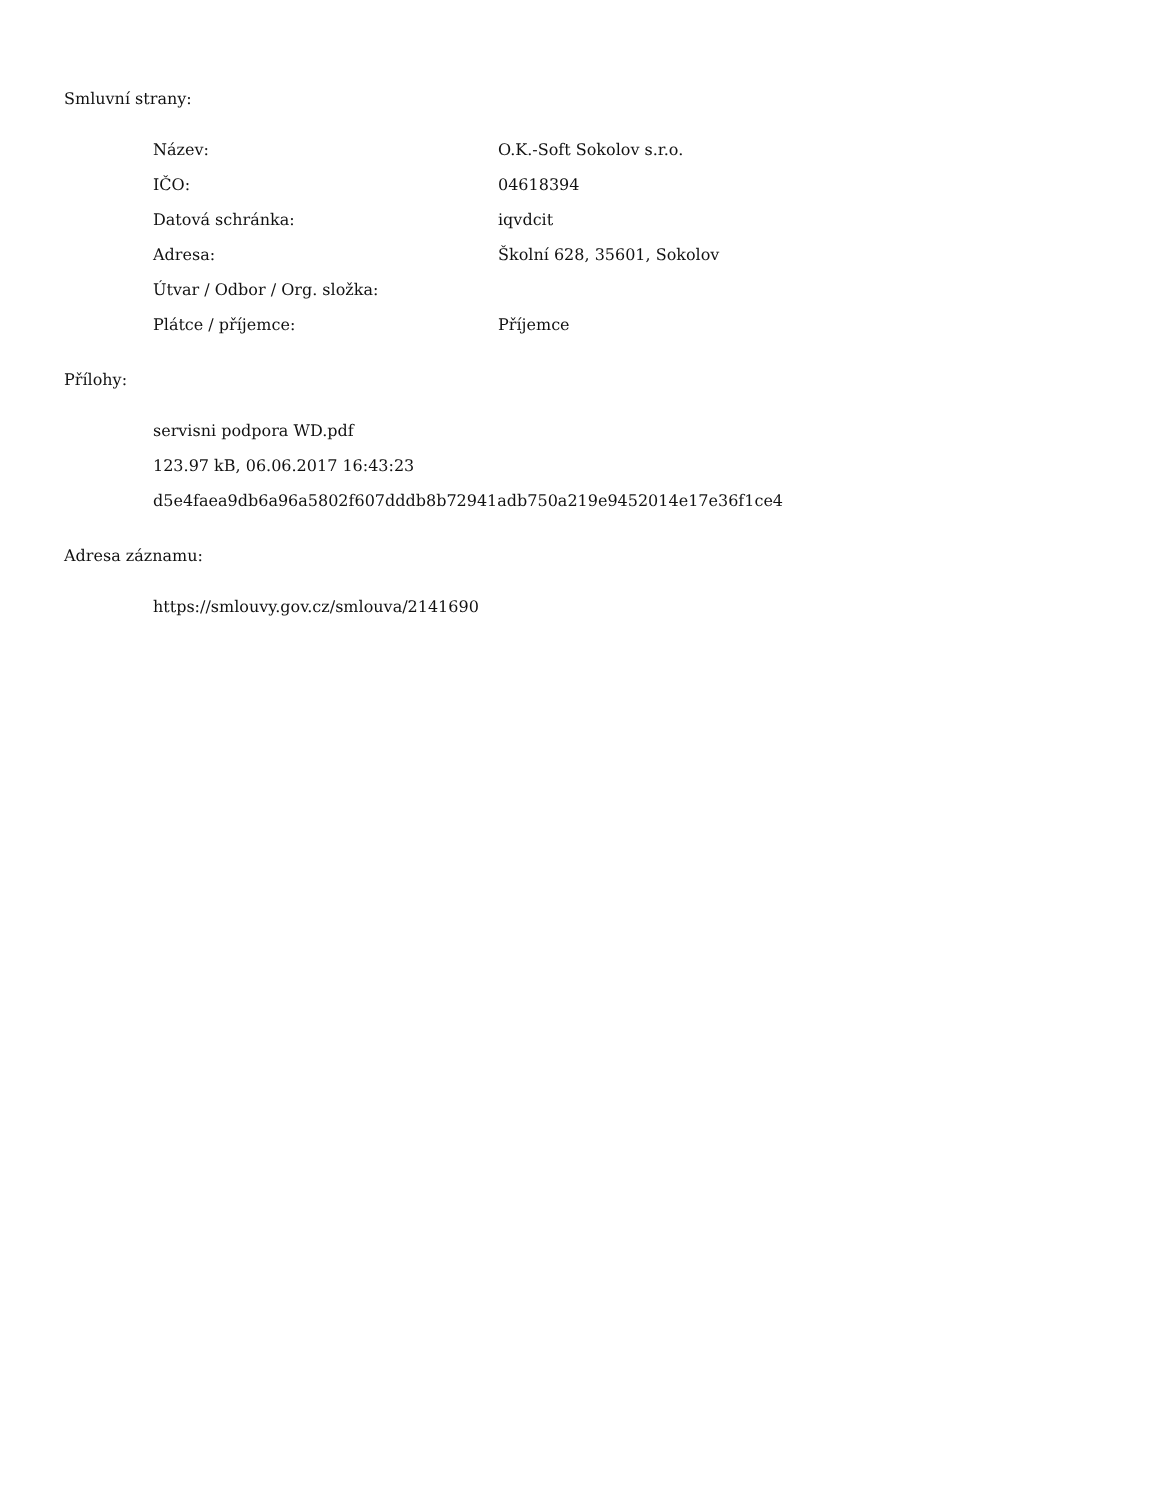Smluvní strany:
| Název: | O.K.-Soft Sokolov s.r.o. |
| IČO: | 04618394 |
| Datová schránka: | iqvdcit |
| Adresa: | Školní 628, 35601, Sokolov |
| Útvar / Odbor / Org. složka: | |
| Plátce / příjemce: | Příjemce |
Přílohy:
servisni podpora WD.pdf
123.97 kB, 06.06.2017 16:43:23
d5e4faea9db6a96a5802f607dddb8b72941adb750a219e9452014e17e36f1ce4
Adresa záznamu:
https://smlouvy.gov.cz/smlouva/2141690